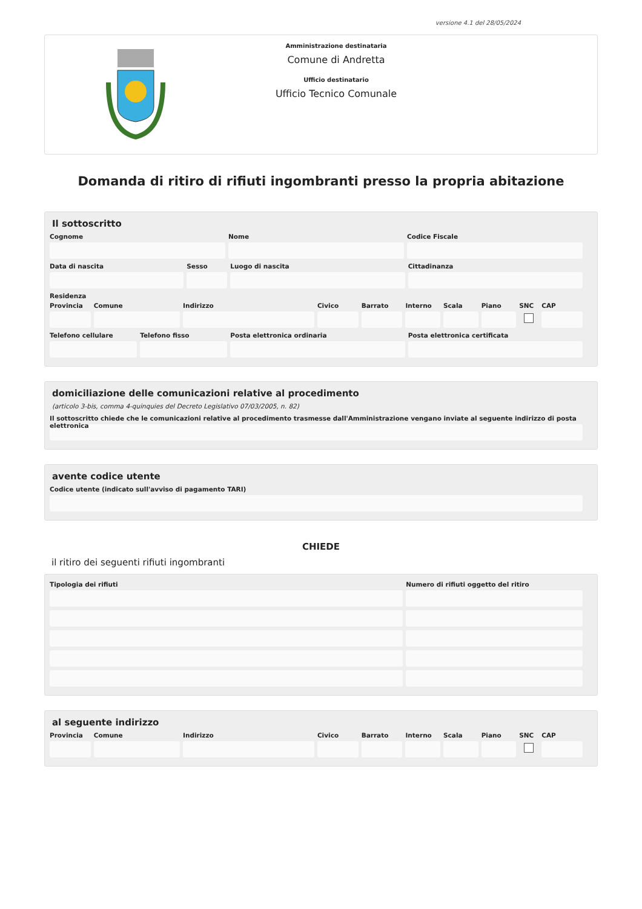versione 4.1 del 28/05/2024
Amministrazione destinataria
Comune di Andretta
Ufficio destinatario
Ufficio Tecnico Comunale
Domanda di ritiro di rifiuti ingombranti presso la propria abitazione
Il sottoscritto
Cognome Nome Codice Fiscale
Data di nascita Sesso Luogo di nascita Cittadinanza
Residenza
Provincia Comune Indirizzo Civico Barrato Interno Scala Piano SNC CAP
Telefono cellulare Telefono fisso Posta elettronica ordinaria Posta elettronica certificata
domiciliazione delle comunicazioni relative al procedimento
(articolo 3-bis, comma 4-quinquies del Decreto Legislativo 07/03/2005, n. 82)
Il sottoscritto chiede che le comunicazioni relative al procedimento trasmesse dall'Amministrazione vengano inviate al seguente indirizzo di posta elettronica
avente codice utente
Codice utente (indicato sull'avviso di pagamento TARI)
CHIEDE
il ritiro dei seguenti rifiuti ingombranti
Tipologia dei rifiuti Numero di rifiuti oggetto del ritiro
al seguente indirizzo
Provincia Comune Indirizzo Civico Barrato Interno Scala Piano SNC CAP